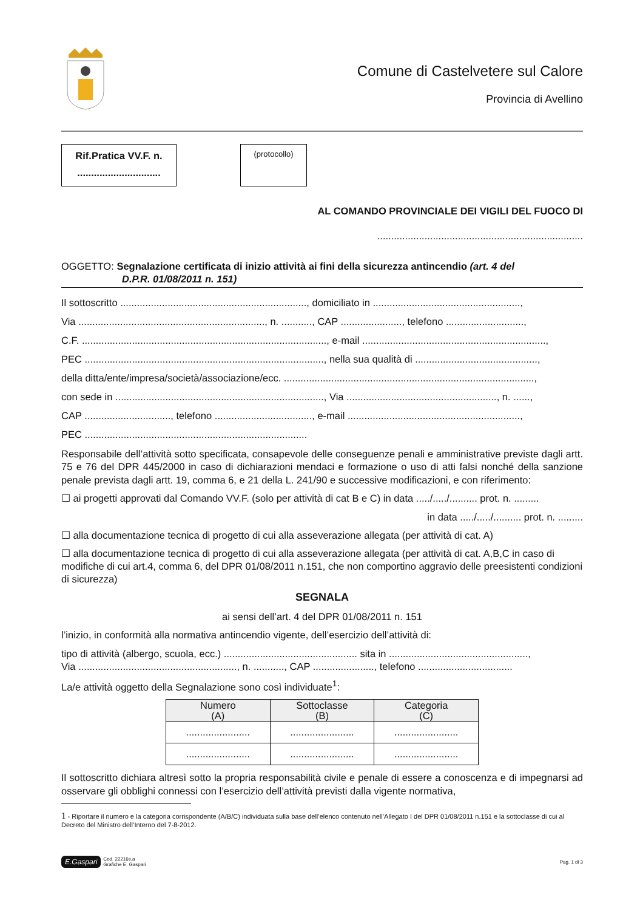Comune di Castelvetere sul Calore
Provincia di Avellino
Rif.Pratica VV.F. n.
..............................
(protocollo)
AL COMANDO PROVINCIALE DEI VIGILI DEL FUOCO DI
..........................................................................
OGGETTO: Segnalazione certificata di inizio attività ai fini della sicurezza antincendio (art. 4 del
D.P.R. 01/08/2011 n. 151)
Il sottoscritto ..................................................................., domiciliato in .....................................................,
Via ..................................................................., n. ..........., CAP ......................, telefono ............................,
C.F. ........................................................................................, e-mail ..................................................................,
PEC ......................................................................................, nella sua qualità di ............................................,
della ditta/ente/impresa/società/associazione/ecc. ..........................................................................................,
con sede in ..........................................................................., Via ......................................................, n. ......,
CAP ..............................., telefono ..................................., e-mail ..............................................................,
PEC ................................................................................
Responsabile dell’attività sotto specificata, consapevole delle conseguenze penali e amministrative previste dagli artt. 75 e 76 del DPR 445/2000 in caso di dichiarazioni mendaci e formazione o uso di atti falsi nonché della sanzione penale prevista dagli artt. 19, comma 6, e 21 della L. 241/90 e successive modificazioni, e con riferimento:
☐ ai progetti approvati dal Comando VV.F. (solo per attività di cat B e C) in data ...../...../.......... prot. n. .........
in data ...../...../.......... prot. n. .........
☐ alla documentazione tecnica di progetto di cui alla asseverazione allegata (per attività di cat. A)
☐ alla documentazione tecnica di progetto di cui alla asseverazione allegata (per attività di cat. A,B,C in caso di modifiche di cui art.4, comma 6, del DPR 01/08/2011 n.151, che non comportino aggravio delle preesistenti condizioni di sicurezza)
SEGNALA
ai sensi dell’art. 4 del DPR 01/08/2011 n. 151
l’inizio, in conformità alla normativa antincendio vigente, dell’esercizio dell’attività di:
tipo di attività (albergo, scuola, ecc.) ................................................ sita in ..................................................,
Via ........................................................., n. ..........., CAP ......................, telefono ..................................
La/e attività oggetto della Segnalazione sono così individuate<sup>1</sup>:
| Numero (A) | Sottoclasse (B) | Categoria (C) |
| --- | --- | --- |
| ....................... | ....................... | ....................... |
| ....................... | ....................... | ....................... |
Il sottoscritto dichiara altresì sotto la propria responsabilità civile e penale di essere a conoscenza e di impegnarsi ad osservare gli obblighi connessi con l’esercizio dell’attività previsti dalla vigente normativa,
1 - Riportare il numero e la categoria corrispondente (A/B/C) individuata sulla base dell’elenco contenuto nell’Allegato I del DPR 01/08/2011 n.151 e la sottoclasse di cui al Decreto del Ministro dell’Interno del 7-8-2012.
E.Gaspari
Cod. 22216s.a
Grafiche E. Gaspari
Pag. 1 di 3